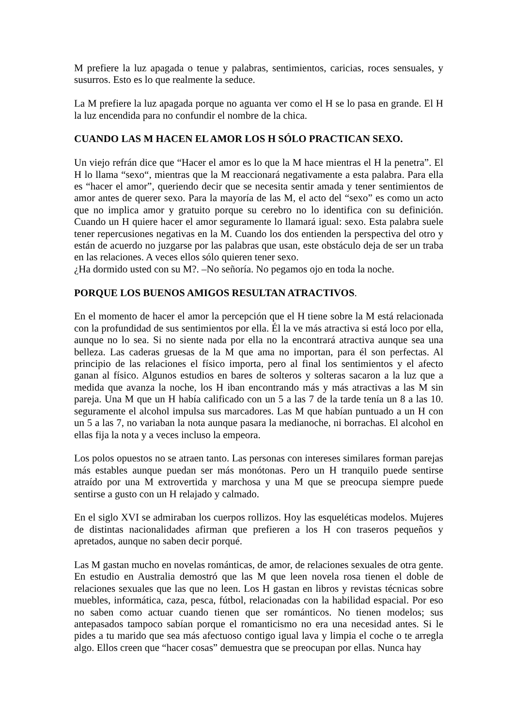M prefiere la luz apagada o tenue y palabras, sentimientos, caricias, roces sensuales, y susurros. Esto es lo que realmente la seduce.
La M prefiere la luz apagada porque no aguanta ver como el H se lo pasa en grande. El H la luz encendida para no confundir el nombre de la chica.
CUANDO LAS M HACEN EL AMOR LOS H SÓLO PRACTICAN SEXO.
Un viejo refrán dice que “Hacer el amor es lo que la M hace mientras el H la penetra”. El H lo llama “sexo“, mientras que la M reaccionará negativamente a esta palabra. Para ella es “hacer el amor”, queriendo decir que se necesita sentir amada y tener sentimientos de amor antes de querer sexo. Para la mayoría de las M, el acto del “sexo” es como un acto que no implica amor y gratuito porque su cerebro no lo identifica con su definición. Cuando un H quiere hacer el amor seguramente lo llamará igual: sexo. Esta palabra suele tener repercusiones negativas en la M. Cuando los dos entienden la perspectiva del otro y están de acuerdo no juzgarse por las palabras que usan, este obstáculo deja de ser un traba en las relaciones. A veces ellos sólo quieren tener sexo.
¿Ha dormido usted con su M?. –No señoría. No pegamos ojo en toda la noche.
PORQUE LOS BUENOS AMIGOS RESULTAN ATRACTIVOS.
En el momento de hacer el amor la percepción que el H tiene sobre la M está relacionada con la profundidad de sus sentimientos por ella. Él la ve más atractiva si está loco por ella, aunque no lo sea. Si no siente nada por ella no la encontrará atractiva aunque sea una belleza. Las caderas gruesas de la M que ama no importan, para él son perfectas. Al principio de las relaciones el físico importa, pero al final los sentimientos y el afecto ganan al físico. Algunos estudios en bares de solteros y solteras sacaron a la luz que a medida que avanza la noche, los H iban encontrando más y más atractivas a las M sin pareja. Una M que un H había calificado con un 5 a las 7 de la tarde tenía un 8 a las 10. seguramente el alcohol impulsa sus marcadores. Las M que habían puntuado a un H con un 5 a las 7, no variaban la nota aunque pasara la medianoche, ni borrachas. El alcohol en ellas fija la nota y a veces incluso la empeora.
Los polos opuestos no se atraen tanto. Las personas con intereses similares forman parejas más estables aunque puedan ser más monótonas. Pero un H tranquilo puede sentirse atraído por una M extrovertida y marchosa y una M que se preocupa siempre puede sentirse a gusto con un H relajado y calmado.
En el siglo XVI se admiraban los cuerpos rollizos. Hoy las esqueléticas modelos. Mujeres de distintas nacionalidades afirman que prefieren a los H con traseros pequeños y apretados, aunque no saben decir porqué.
Las M gastan mucho en novelas románticas, de amor, de relaciones sexuales de otra gente. En estudio en Australia demostró que las M que leen novela rosa tienen el doble de relaciones sexuales que las que no leen. Los H gastan en libros y revistas técnicas sobre muebles, informática, caza, pesca, fútbol, relacionadas con la habilidad espacial. Por eso no saben como actuar cuando tienen que ser románticos. No tienen modelos; sus antepasados tampoco sabían porque el romanticismo no era una necesidad antes. Si le pides a tu marido que sea más afectuoso contigo igual lava y limpia el coche o te arregla algo. Ellos creen que “hacer cosas” demuestra que se preocupan por ellas. Nunca hay